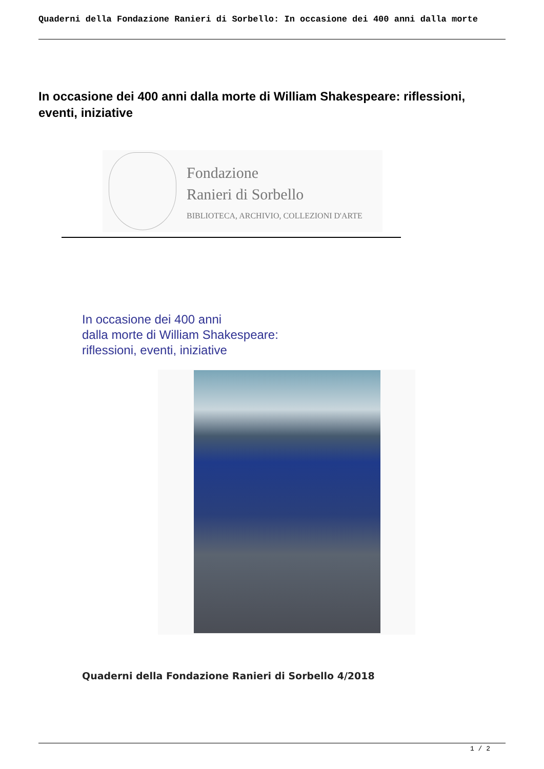Quaderni della Fondazione Ranieri di Sorbello: In occasione dei 400 anni dalla morte
In occasione dei 400 anni dalla morte di William Shakespeare: riflessioni, eventi, iniziative
Fondazione
Ranieri di Sorbello
BIBLIOTECA, ARCHIVIO, COLLEZIONI D'ARTE
In occasione dei 400 anni
dalla morte di William Shakespeare:
riflessioni, eventi, iniziative
Quaderni della Fondazione Ranieri di Sorbello 4/2018
1 / 2